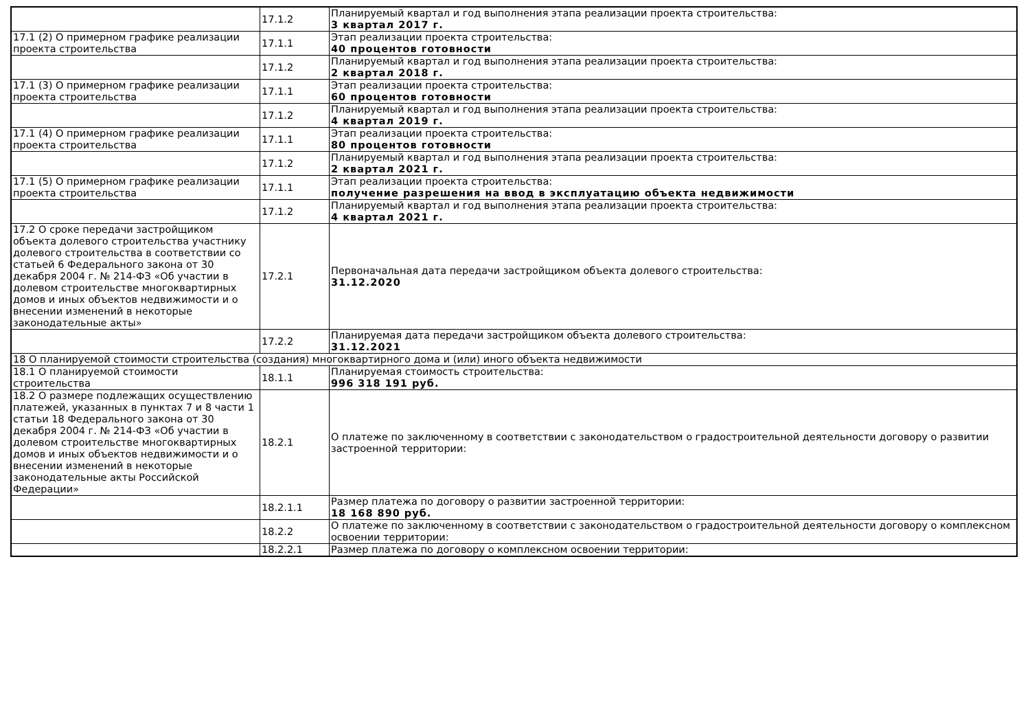| | 17.1.2 | Планируемый квартал и год выполнения этапа реализации проекта строительства: 3 квартал 2017 г. |
| 17.1 (2) О примерном графике реализации проекта строительства | 17.1.1 | Этап реализации проекта строительства: 40 процентов готовности |
| | 17.1.2 | Планируемый квартал и год выполнения этапа реализации проекта строительства: 2 квартал 2018 г. |
| 17.1 (3) О примерном графике реализации проекта строительства | 17.1.1 | Этап реализации проекта строительства: 60 процентов готовности |
| | 17.1.2 | Планируемый квартал и год выполнения этапа реализации проекта строительства: 4 квартал 2019 г. |
| 17.1 (4) О примерном графике реализации проекта строительства | 17.1.1 | Этап реализации проекта строительства: 80 процентов готовности |
| | 17.1.2 | Планируемый квартал и год выполнения этапа реализации проекта строительства: 2 квартал 2021 г. |
| 17.1 (5) О примерном графике реализации проекта строительства | 17.1.1 | Этап реализации проекта строительства: получение разрешения на ввод в эксплуатацию объекта недвижимости |
| | 17.1.2 | Планируемый квартал и год выполнения этапа реализации проекта строительства: 4 квартал 2021 г. |
| 17.2 О сроке передачи застройщиком объекта долевого строительства участнику долевого строительства в соответствии со статьей 6 Федерального закона от 30 декабря 2004 г. № 214-ФЗ «Об участии в долевом строительстве многоквартирных домов и иных объектов недвижимости и о внесении изменений в некоторые законодательные акты» | 17.2.1 | Первоначальная дата передачи застройщиком объекта долевого строительства: 31.12.2020 |
| | 17.2.2 | Планируемая дата передачи застройщиком объекта долевого строительства: 31.12.2021 |
| 18 О планируемой стоимости строительства (создания) многоквартирного дома и (или) иного объекта недвижимости | | |
| 18.1 О планируемой стоимости строительства | 18.1.1 | Планируемая стоимость строительства: 996 318 191 руб. |
| 18.2 О размере подлежащих осуществлению платежей, указанных в пунктах 7 и 8 части 1 статьи 18 Федерального закона от 30 декабря 2004 г. № 214-ФЗ «Об участии в долевом строительстве многоквартирных домов и иных объектов недвижимости и о внесении изменений в некоторые законодательные акты Российской Федерации» | 18.2.1 | О платеже по заключенному в соответствии с законодательством о градостроительной деятельности договору о развитии застроенной территории: |
| | 18.2.1.1 | Размер платежа по договору о развитии застроенной территории: 18 168 890 руб. |
| | 18.2.2 | О платеже по заключенному в соответствии с законодательством о градостроительной деятельности договору о комплексном освоении территории: |
| | 18.2.2.1 | Размер платежа по договору о комплексном освоении территории: |